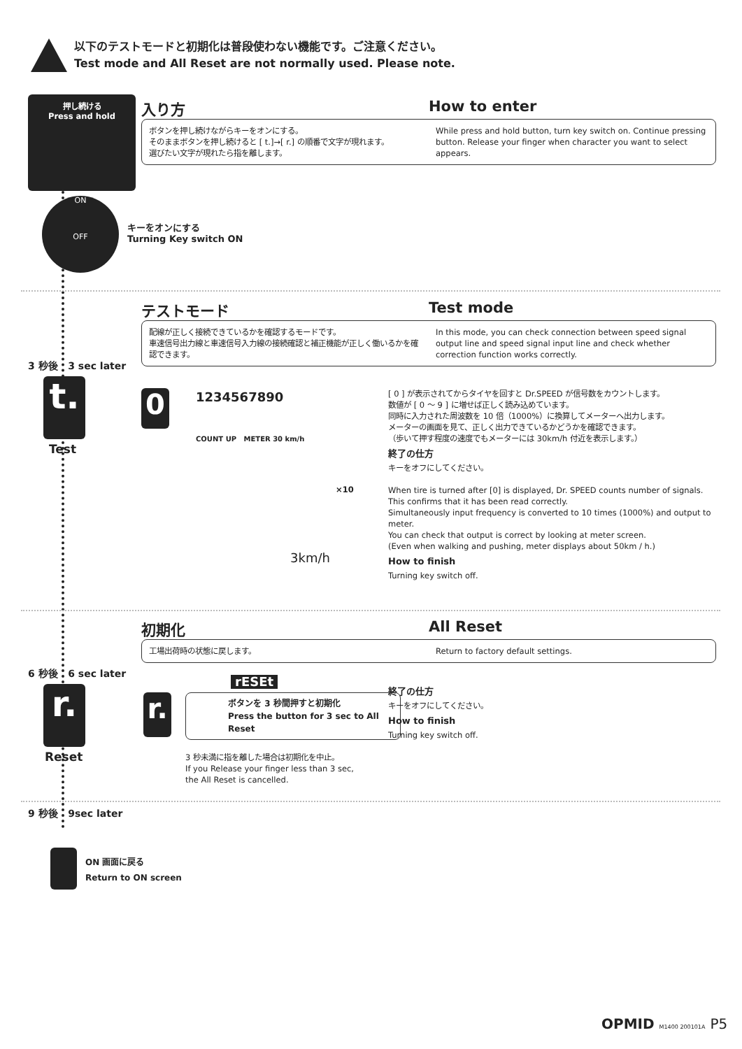以下のテストモードと初期化は普段使わない機能です。ご注意ください。
Test mode and All Reset are not normally used. Please note.
押し続ける
Press and hold
入り方 How to enter
ボタンを押し続けながらキーをオンにする。
そのままボタンを押し続けると [ t.]→[ r.] の順番で文字が現れます。
選びたい文字が現れたら指を離します。
While press and hold button, turn key switch on. Continue pressing button. Release your finger when character you want to select appears.
ON
OFF
キーをオンにする
Turning Key switch ON
テストモード Test mode
配線が正しく接続できているかを確認するモードです。
車速信号出力線と車速信号入力線の接続確認と補正機能が正しく働いるかを確認できます。
In this mode, you can check connection between speed signal output line and speed signal input line and check whether correction function works correctly.
3 秒後 3 sec later
t.
Test
0 1234567890
COUNT UP METER 30 km/h
×10
3km/h
[ 0 ] が表示されてからタイヤを回すと Dr.SPEED が信号数をカウントします。
数値が [ 0 ～ 9 ] に増せば正しく読み込めています。
同時に入力された周波数を 10 倍（1000%）に換算してメーターへ出力します。
メーターの画面を見て、正しく出力できているかどうかを確認できます。
（歩いて押す程度の速度でもメーターには 30km/h 付近を表示します。）
終了の仕方
キーをオフにしてください。
When tire is turned after [0] is displayed, Dr. SPEED counts number of signals.
This confirms that it has been read correctly.
Simultaneously input frequency is converted to 10 times (1000%) and output to meter.
You can check that output is correct by looking at meter screen.
(Even when walking and pushing, meter displays about 50km / h.)
How to finish
Turning key switch off.
初期化 All Reset
工場出荷時の状態に戻します。 Return to factory default settings.
6 秒後 6 sec later
r.
Reset
r.
rESEt
ボタンを 3 秒間押すと初期化
Press the button for 3 sec to All Reset
3 秒未満に指を離した場合は初期化を中止。
If you Release your finger less than 3 sec,
the All Reset is cancelled.
終了の仕方
キーをオフにしてください。
How to finish
Turning key switch off.
9 秒後 9sec later
ON 画面に戻る
Return to ON screen
OPMID M1400 200101A P5